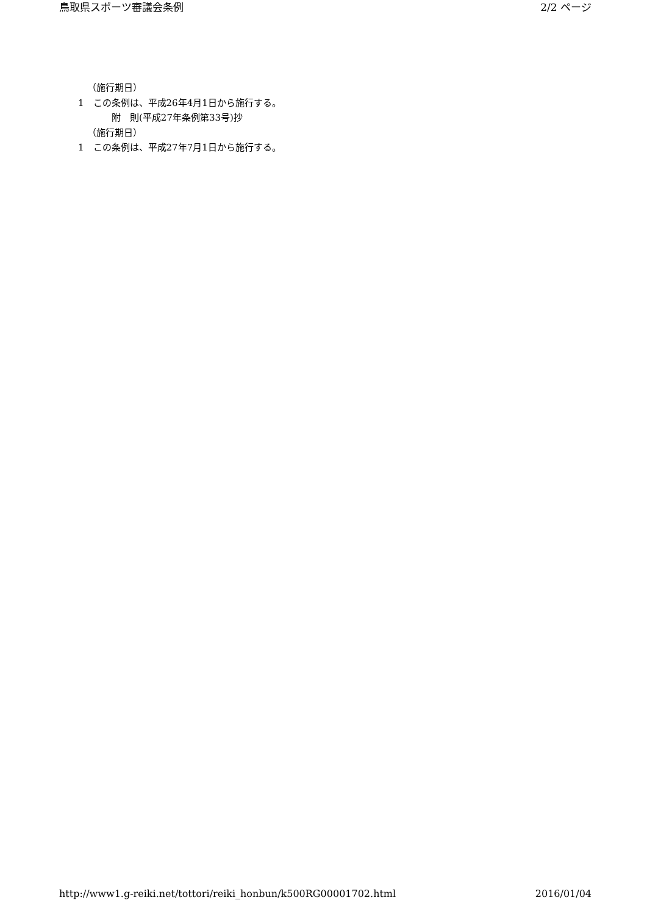鳥取県スポーツ審議会条例 2/2 ページ
（施行期日）
1　この条例は、平成26年4月1日から施行する。
附　則(平成27年条例第33号)抄
（施行期日）
1　この条例は、平成27年7月1日から施行する。
http://www1.g-reiki.net/tottori/reiki_honbun/k500RG00001702.html 2016/01/04